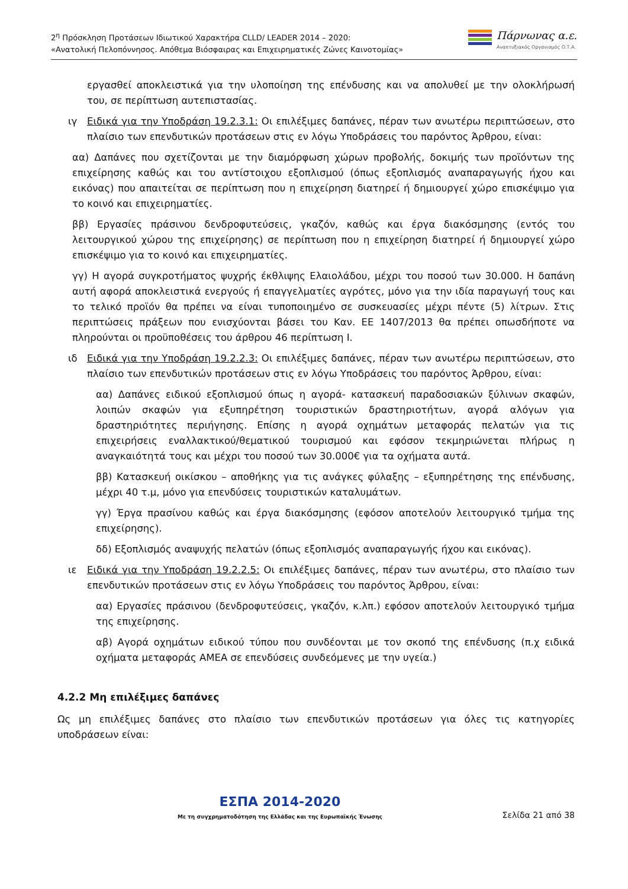2<sup>η</sup> Πρόσκληση Προτάσεων Ιδιωτικού Χαρακτήρα CLLD/ LEADER 2014 – 2020:
«Ανατολική Πελοπόννησος. Απόθεμα Βιόσφαιρας και Επιχειρηματικές Ζώνες Καινοτομίας»
Πάρνωνας α.ε.
Αναπτυξιακός Οργανισμός Ο.Τ.Α.
εργασθεί αποκλειστικά για την υλοποίηση της επένδυσης και να απολυθεί με την ολοκλήρωσή του, σε περίπτωση αυτεπιστασίας.
ιγ Ειδικά για την Υποδράση 19.2.3.1: Οι επιλέξιμες δαπάνες, πέραν των ανωτέρω περιπτώσεων, στο πλαίσιο των επενδυτικών προτάσεων στις εν λόγω Υποδράσεις του παρόντος Άρθρου, είναι:
αα) Δαπάνες που σχετίζονται με την διαμόρφωση χώρων προβολής, δοκιμής των προϊόντων της επιχείρησης καθώς και του αντίστοιχου εξοπλισμού (όπως εξοπλισμός αναπαραγωγής ήχου και εικόνας) που απαιτείται σε περίπτωση που η επιχείρηση διατηρεί ή δημιουργεί χώρο επισκέψιμο για το κοινό και επιχειρηματίες.
ββ) Εργασίες πράσινου δενδροφυτεύσεις, γκαζόν, καθώς και έργα διακόσμησης (εντός του λειτουργικού χώρου της επιχείρησης) σε περίπτωση που η επιχείρηση διατηρεί ή δημιουργεί χώρο επισκέψιμο για το κοινό και επιχειρηματίες.
γγ) Η αγορά συγκροτήματος ψυχρής έκθλιψης Ελαιολάδου, μέχρι του ποσού των 30.000. Η δαπάνη αυτή αφορά αποκλειστικά ενεργούς ή επαγγελματίες αγρότες, μόνο για την ιδία παραγωγή τους και το τελικό προϊόν θα πρέπει να είναι τυποποιημένο σε συσκευασίες μέχρι πέντε (5) λίτρων. Στις περιπτώσεις πράξεων που ενισχύονται βάσει του Καν. ΕΕ 1407/2013 θα πρέπει οπωσδήποτε να πληρούνται οι προϋποθέσεις του άρθρου 46 περίπτωση Ι.
ιδ Ειδικά για την Υποδράση 19.2.2.3: Οι επιλέξιμες δαπάνες, πέραν των ανωτέρω περιπτώσεων, στο πλαίσιο των επενδυτικών προτάσεων στις εν λόγω Υποδράσεις του παρόντος Άρθρου, είναι:
αα) Δαπάνες ειδικού εξοπλισμού όπως η αγορά- κατασκευή παραδοσιακών ξύλινων σκαφών, λοιπών σκαφών για εξυπηρέτηση τουριστικών δραστηριοτήτων, αγορά αλόγων για δραστηριότητες περιήγησης. Επίσης η αγορά οχημάτων μεταφοράς πελατών για τις επιχειρήσεις εναλλακτικού/θεματικού τουρισμού και εφόσον τεκμηριώνεται πλήρως η αναγκαιότητά τους και μέχρι του ποσού των 30.000€ για τα οχήματα αυτά.
ββ) Κατασκευή οικίσκου – αποθήκης για τις ανάγκες φύλαξης – εξυπηρέτησης της επένδυσης, μέχρι 40 τ.μ, μόνο για επενδύσεις τουριστικών καταλυμάτων.
γγ) Έργα πρασίνου καθώς και έργα διακόσμησης (εφόσον αποτελούν λειτουργικό τμήμα της επιχείρησης).
δδ) Εξοπλισμός αναψυχής πελατών (όπως εξοπλισμός αναπαραγωγής ήχου και εικόνας).
ιε Ειδικά για την Υποδράση 19.2.2.5: Οι επιλέξιμες δαπάνες, πέραν των ανωτέρω, στο πλαίσιο των επενδυτικών προτάσεων στις εν λόγω Υποδράσεις του παρόντος Άρθρου, είναι:
αα) Εργασίες πράσινου (δενδροφυτεύσεις, γκαζόν, κ.λπ.) εφόσον αποτελούν λειτουργικό τμήμα της επιχείρησης.
αβ) Αγορά οχημάτων ειδικού τύπου που συνδέονται με τον σκοπό της επένδυσης (π.χ ειδικά οχήματα μεταφοράς ΑΜΕΑ σε επενδύσεις συνδεόμενες με την υγεία.)
4.2.2 Μη επιλέξιμες δαπάνες
Ως μη επιλέξιμες δαπάνες στο πλαίσιο των επενδυτικών προτάσεων για όλες τις κατηγορίες υποδράσεων είναι:
ΕΣΠΑ 2014-2020
Με τη συγχρηματοδότηση της Ελλάδας και της Ευρωπαϊκής Ένωσης
Σελίδα 21 από 38